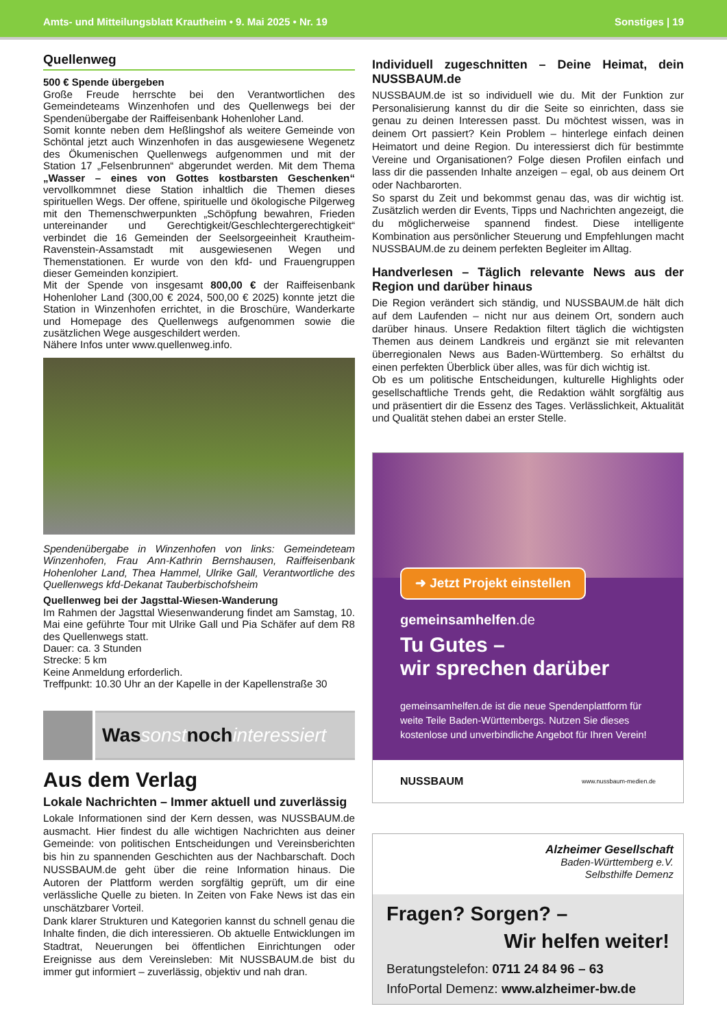Amts- und Mitteilungsblatt Krautheim • 9. Mai 2025 • Nr. 19 Sonstiges | 19
Quellenweg
500 € Spende übergeben
Große Freude herrschte bei den Verantwortlichen des Gemeindeteams Winzenhofen und des Quellenwegs bei der Spendenübergabe der Raiffeisenbank Hohenloher Land.
Somit konnte neben dem Heßlingshof als weitere Gemeinde von Schöntal jetzt auch Winzenhofen in das ausgewiesene Wegenetz des Ökumenischen Quellenwegs aufgenommen und mit der Station 17 „Felsenbrunnen“ abgerundet werden. Mit dem Thema „Wasser – eines von Gottes kostbarsten Geschenken“ vervollkommnet diese Station inhaltlich die Themen dieses spirituellen Wegs. Der offene, spirituelle und ökologische Pilgerweg mit den Themenschwerpunkten „Schöpfung bewahren, Frieden untereinander und Gerechtigkeit/Geschlechtergerechtigkeit“ verbindet die 16 Gemeinden der Seelsorgeeinheit Krautheim-Ravenstein-Assamstadt mit ausgewiesenen Wegen und Themenstationen. Er wurde von den kfd- und Frauengruppen dieser Gemeinden konzipiert.
Mit der Spende von insgesamt 800,00 € der Raiffeisenbank Hohenloher Land (300,00 € 2024, 500,00 € 2025) konnte jetzt die Station in Winzenhofen errichtet, in die Broschüre, Wanderkarte und Homepage des Quellenwegs aufgenommen sowie die zusätzlichen Wege ausgeschildert werden.
Nähere Infos unter www.quellenweg.info.
Spendenübergabe in Winzenhofen von links: Gemeindeteam Winzenhofen, Frau Ann-Kathrin Bernshausen, Raiffeisenbank Hohenloher Land, Thea Hammel, Ulrike Gall, Verantwortliche des Quellenwegs kfd-Dekanat Tauberbischofsheim
Quellenweg bei der Jagsttal-Wiesen-Wanderung
Im Rahmen der Jagsttal Wiesenwanderung findet am Samstag, 10. Mai eine geführte Tour mit Ulrike Gall und Pia Schäfer auf dem R8 des Quellenwegs statt.
Dauer: ca. 3 Stunden
Strecke: 5 km
Keine Anmeldung erforderlich.
Treffpunkt: 10.30 Uhr an der Kapelle in der Kapellenstraße 30
Was sonst noch interessiert
Aus dem Verlag
Lokale Nachrichten – Immer aktuell und zuverlässig
Lokale Informationen sind der Kern dessen, was NUSSBAUM.de ausmacht. Hier findest du alle wichtigen Nachrichten aus deiner Gemeinde: von politischen Entscheidungen und Vereinsberichten bis hin zu spannenden Geschichten aus der Nachbarschaft. Doch NUSSBAUM.de geht über die reine Information hinaus. Die Autoren der Plattform werden sorgfältig geprüft, um dir eine verlässliche Quelle zu bieten. In Zeiten von Fake News ist das ein unschätzbarer Vorteil.
Dank klarer Strukturen und Kategorien kannst du schnell genau die Inhalte finden, die dich interessieren. Ob aktuelle Entwicklungen im Stadtrat, Neuerungen bei öffentlichen Einrichtungen oder Ereignisse aus dem Vereinsleben: Mit NUSSBAUM.de bist du immer gut informiert – zuverlässig, objektiv und nah dran.
Individuell zugeschnitten – Deine Heimat, dein NUSSBAUM.de
NUSSBAUM.de ist so individuell wie du. Mit der Funktion zur Personalisierung kannst du dir die Seite so einrichten, dass sie genau zu deinen Interessen passt. Du möchtest wissen, was in deinem Ort passiert? Kein Problem – hinterlege einfach deinen Heimatort und deine Region. Du interessierst dich für bestimmte Vereine und Organisationen? Folge diesen Profilen einfach und lass dir die passenden Inhalte anzeigen – egal, ob aus deinem Ort oder Nachbarorten.
So sparst du Zeit und bekommst genau das, was dir wichtig ist. Zusätzlich werden dir Events, Tipps und Nachrichten angezeigt, die du möglicherweise spannend findest. Diese intelligente Kombination aus persönlicher Steuerung und Empfehlungen macht NUSSBAUM.de zu deinem perfekten Begleiter im Alltag.
Handverlesen – Täglich relevante News aus der Region und darüber hinaus
Die Region verändert sich ständig, und NUSSBAUM.de hält dich auf dem Laufenden – nicht nur aus deinem Ort, sondern auch darüber hinaus. Unsere Redaktion filtert täglich die wichtigsten Themen aus deinem Landkreis und ergänzt sie mit relevanten überregionalen News aus Baden-Württemberg. So erhältst du einen perfekten Überblick über alles, was für dich wichtig ist.
Ob es um politische Entscheidungen, kulturelle Highlights oder gesellschaftliche Trends geht, die Redaktion wählt sorgfältig aus und präsentiert dir die Essenz des Tages. Verlässlichkeit, Aktualität und Qualität stehen dabei an erster Stelle.
➜ Jetzt Projekt einstellen
gemeinsamhelfen.de
Tu Gutes –
wir sprechen darüber
gemeinsamhelfen.de ist die neue Spendenplattform für weite Teile Baden-Württembergs. Nutzen Sie dieses kostenlose und unverbindliche Angebot für Ihren Verein!
NUSSBAUM www.nussbaum-medien.de
Alzheimer Gesellschaft
Baden-Württemberg e.V.
Selbsthilfe Demenz
Fragen? Sorgen? –
Wir helfen weiter!
Beratungstelefon: 0711 24 84 96 – 63
InfoPortal Demenz: www.alzheimer-bw.de